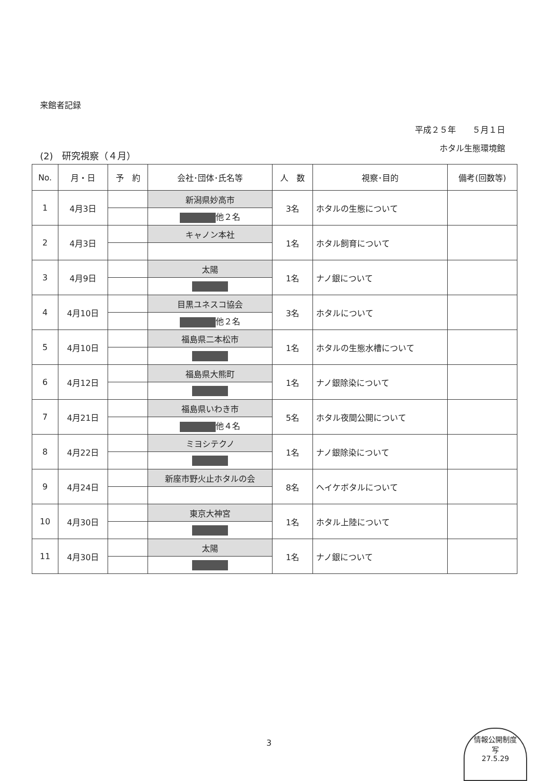来館者記録
平成２５年　　５月１日
ホタル生態環境館
(2)　研究視察（４月）
| No. | 月・日 | 予 約 | 会社･団体･氏名等 | 人 数 | 視察･目的 | 備考(回数等) |
| --- | --- | --- | --- | --- | --- | --- |
| 1 | 4月3日 | | 新潟県妙高市 | 3名 | ホタルの生態について | |
| | | | 他２名 | | | |
| 2 | 4月3日 | | キャノン本社 | 1名 | ホタル飼育について | |
| 3 | 4月9日 | | 太陽 | 1名 | ナノ銀について | |
| 4 | 4月10日 | | 目黒ユネスコ協会 | 3名 | ホタルについて | |
| | | | 他２名 | | | |
| 5 | 4月10日 | | 福島県二本松市 | 1名 | ホタルの生態水槽について | |
| 6 | 4月12日 | | 福島県大熊町 | 1名 | ナノ銀除染について | |
| 7 | 4月21日 | | 福島県いわき市 | 5名 | ホタル夜間公開について | |
| | | | 他４名 | | | |
| 8 | 4月22日 | | ミヨシテクノ | 1名 | ナノ銀除染について | |
| 9 | 4月24日 | | 新座市野火止ホタルの会 | 8名 | ヘイケボタルについて | |
| 10 | 4月30日 | | 東京大神宮 | 1名 | ホタル上陸について | |
| 11 | 4月30日 | | 太陽 | 1名 | ナノ銀について | |
3
情報公開制度
写
27.5.29